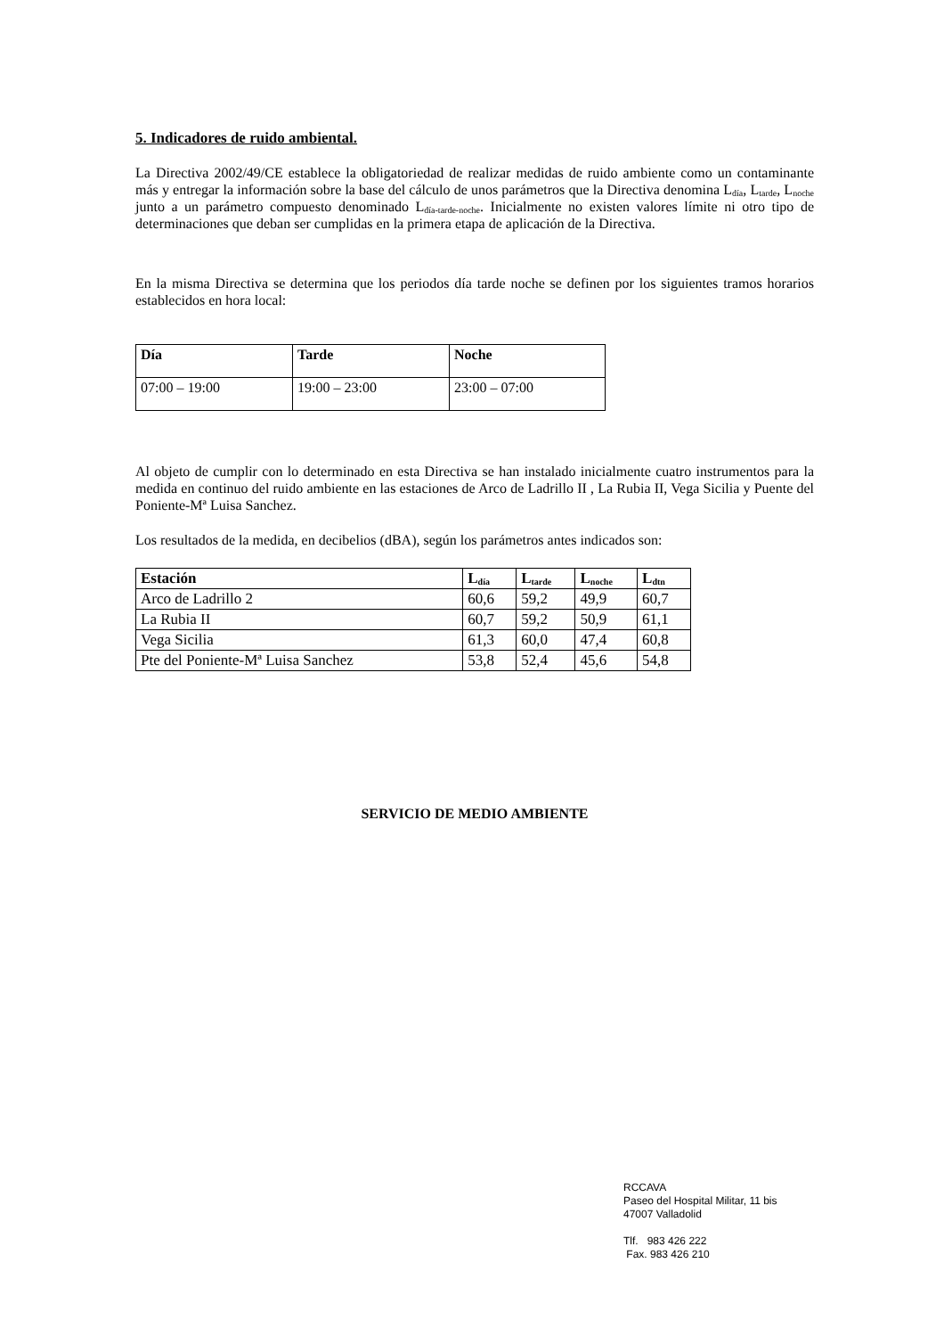5. Indicadores de ruido ambiental.
La Directiva 2002/49/CE establece la obligatoriedad de realizar medidas de ruido ambiente como un contaminante más y entregar la información sobre la base del cálculo de unos parámetros que la Directiva denomina L<sub>día</sub>, L<sub>tarde</sub>, L<sub>noche</sub> junto a un parámetro compuesto denominado L<sub>día-tarde-noche</sub>. Inicialmente no existen valores límite ni otro tipo de determinaciones que deban ser cumplidas en la primera etapa de aplicación de la Directiva.
En la misma Directiva se determina que los periodos día tarde noche se definen por los siguientes tramos horarios establecidos en hora local:
| Día | Tarde | Noche |
| --- | --- | --- |
| 07:00 – 19:00 | 19:00 – 23:00 | 23:00 – 07:00 |
Al objeto de cumplir con lo determinado en esta Directiva se han instalado inicialmente cuatro instrumentos para la medida en continuo del ruido ambiente en las estaciones de Arco de Ladrillo II , La Rubia II, Vega Sicilia y Puente del Poniente-Mª Luisa Sanchez.
Los resultados de la medida, en decibelios (dBA), según los parámetros antes indicados son:
| Estación | L<sub>día</sub> | L<sub>tarde</sub> | L<sub>noche</sub> | L<sub>dtn</sub> |
| --- | --- | --- | --- | --- |
| Arco de Ladrillo 2 | 60,6 | 59,2 | 49,9 | 60,7 |
| La Rubia II | 60,7 | 59,2 | 50,9 | 61,1 |
| Vega Sicilia | 61,3 | 60,0 | 47,4 | 60,8 |
| Pte del Poniente-Mª Luisa Sanchez | 53,8 | 52,4 | 45,6 | 54,8 |
SERVICIO DE MEDIO AMBIENTE
RCCAVA
Paseo del Hospital Militar, 11 bis
47007 Valladolid
Tlf. 983 426 222
Fax. 983 426 210